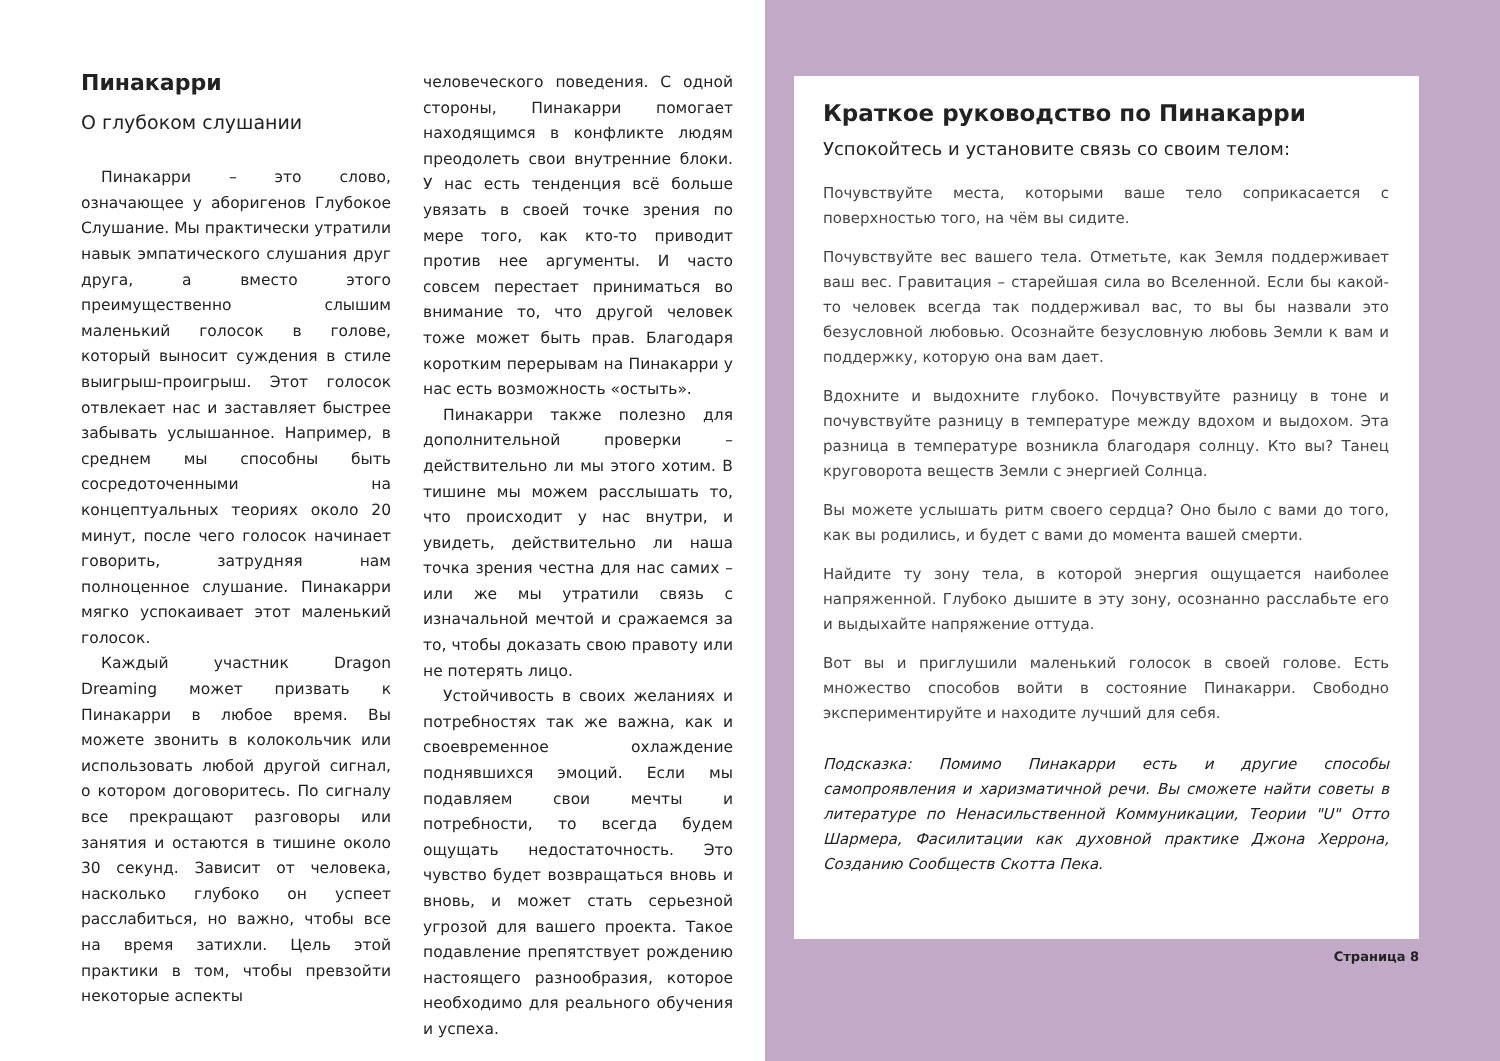Пинакарри
О глубоком слушании
Пинакарри – это слово, означающее у аборигенов Глубокое Слушание. Мы практически утратили навык эмпатического слушания друг друга, а вместо этого преимущественно слышим маленький голосок в голове, который выносит суждения в стиле выигрыш-проигрыш. Этот голосок отвлекает нас и заставляет быстрее забывать услышанное. Например, в среднем мы способны быть сосредоточенными на концептуальных теориях около 20 минут, после чего голосок начинает говорить, затрудняя нам полноценное слушание. Пинакарри мягко успокаивает этот маленький голосок.
Каждый участник Dragon Dreaming может призвать к Пинакарри в любое время. Вы можете звонить в колокольчик или использовать любой другой сигнал, о котором договоритесь. По сигналу все прекращают разговоры или занятия и остаются в тишине около 30 секунд. Зависит от человека, насколько глубоко он успеет расслабиться, но важно, чтобы все на время затихли. Цель этой практики в том, чтобы превзойти некоторые аспекты
человеческого поведения. С одной стороны, Пинакарри помогает находящимся в конфликте людям преодолеть свои внутренние блоки. У нас есть тенденция всё больше увязать в своей точке зрения по мере того, как кто-то приводит против нее аргументы. И часто совсем перестает приниматься во внимание то, что другой человек тоже может быть прав. Благодаря коротким перерывам на Пинакарри у нас есть возможность «остыть».
Пинакарри также полезно для дополнительной проверки – действительно ли мы этого хотим. В тишине мы можем расслышать то, что происходит у нас внутри, и увидеть, действительно ли наша точка зрения честна для нас самих – или же мы утратили связь с изначальной мечтой и сражаемся за то, чтобы доказать свою правоту или не потерять лицо.
Устойчивость в своих желаниях и потребностях так же важна, как и своевременное охлаждение поднявшихся эмоций. Если мы подавляем свои мечты и потребности, то всегда будем ощущать недостаточность. Это чувство будет возвращаться вновь и вновь, и может стать серьезной угрозой для вашего проекта. Такое подавление препятствует рождению настоящего разнообразия, которое необходимо для реального обучения и успеха.
Краткое руководство по Пинакарри
Успокойтесь и установите связь со своим телом:
Почувствуйте места, которыми ваше тело соприкасается с поверхностью того, на чём вы сидите.
Почувствуйте вес вашего тела. Отметьте, как Земля поддерживает ваш вес. Гравитация – старейшая сила во Вселенной. Если бы какой-то человек всегда так поддерживал вас, то вы бы назвали это безусловной любовью. Осознайте безусловную любовь Земли к вам и поддержку, которую она вам дает.
Вдохните и выдохните глубоко. Почувствуйте разницу в тоне и почувствуйте разницу в температуре между вдохом и выдохом. Эта разница в температуре возникла благодаря солнцу. Кто вы? Танец круговорота веществ Земли с энергией Солнца.
Вы можете услышать ритм своего сердца? Оно было с вами до того, как вы родились, и будет с вами до момента вашей смерти.
Найдите ту зону тела, в которой энергия ощущается наиболее напряженной. Глубоко дышите в эту зону, осознанно расслабьте его и выдыхайте напряжение оттуда.
Вот вы и приглушили маленький голосок в своей голове. Есть множество способов войти в состояние Пинакарри. Свободно экспериментируйте и находите лучший для себя.
Подсказка: Помимо Пинакарри есть и другие способы самопроявления и харизматичной речи. Вы сможете найти советы в литературе по Ненасильственной Коммуникации, Теории "U" Отто Шармера, Фасилитации как духовной практике Джона Херрона, Созданию Сообществ Скотта Пека.
Страница 8